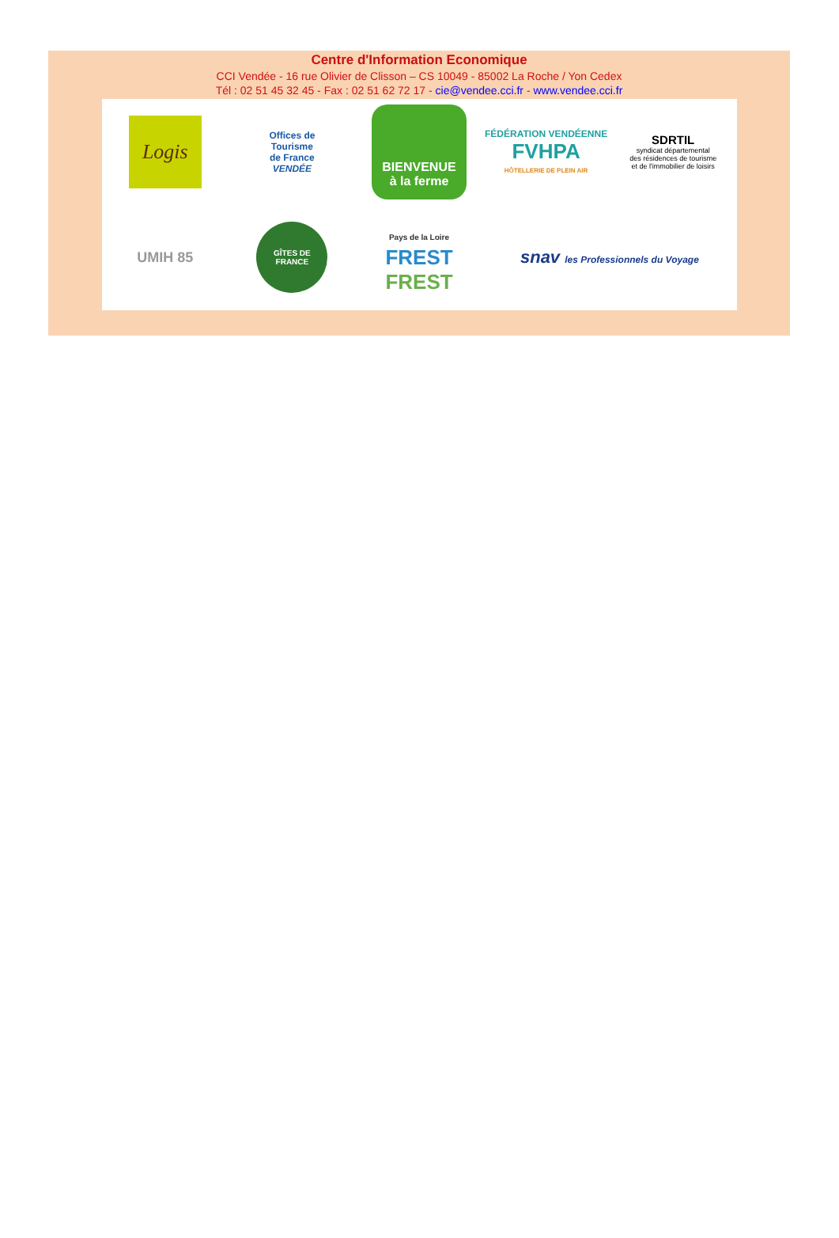Centre d'Information Economique
CCI Vendée - 16 rue Olivier de Clisson – CS 10049 - 85002 La Roche / Yon Cedex
Tél : 02 51 45 32 45 - Fax : 02 51 62 72 17 - cie@vendee.cci.fr - www.vendee.cci.fr
Logis
Offices de
Tourisme
de France
VENDÉE
BIENVENUE
à la ferme
FÉDÉRATION VENDÉENNE
FVHPA
HÔTELLERIE DE PLEIN AIR
SDRTIL
syndicat départemental
des résidences de tourisme
et de l'immobilier de loisirs
UMIH 85
GÎTES DE FRANCE
Pays de la Loire
FREST
FREST
snav les Professionnels du Voyage